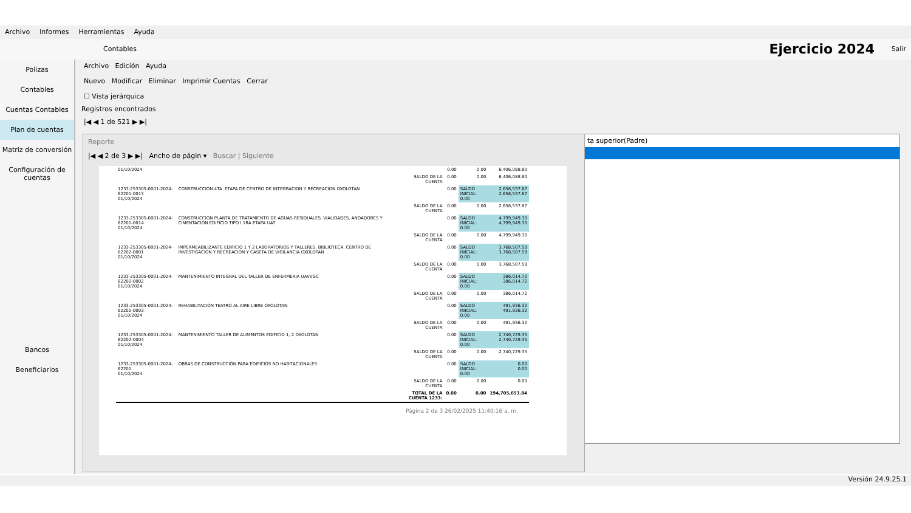Archivo Informes Herramientas Ayuda
Contables Ejercicio 2024 Salir
Polizas
Contables
Cuentas Contables
Plan de cuentas
Matriz de conversión
Configuración de cuentas
Bancos
Beneficiarios
Archivo Edición Ayuda
Nuevo Modificar Eliminar Imprimir Cuentas Cerrar
☐ Vista jerárquica
Registros encontrados
|◀ ◀ 1 de 521 ▶ ▶|
ta superior(Padre)
Reporte
|◀ ◀ 2 de 3 ▶ ▶| Ancho de págin ▾ Buscar | Siguiente
| 01/10/2024 | | | 0.00 | 0.00 | 6,406,088.80 |
| | | SALDO DE LA CUENTA | 0.00 | 0.00 | 6,406,088.80 |
| 1233-253305-0001-2024-62201-0013 01/10/2024 | CONSTRUCCION 4TA. ETAPA DE CENTRO DE INTEGRACION Y RECREACION OXOLOTAN | | 0.00 | SALDO INICIAL: 0.00 | 2,658,537.87 2,658,537.87 |
| | | SALDO DE LA CUENTA | 0.00 | 0.00 | 2,658,537.87 |
| 1233-253305-0001-2024-62201-0014 01/10/2024 | CONSTRUCCION PLANTA DE TRATAMIENTO DE AGUAS RESIDUALES, VIALIDADES, ANDADORES Y CIMENTACION EDIFICIO TIPO I 1RA ETAPA UAT | | 0.00 | SALDO INICIAL: 0.00 | 4,799,949.30 4,799,949.30 |
| | | SALDO DE LA CUENTA | 0.00 | 0.00 | 4,799,949.30 |
| 1233-253305-0001-2024-62202-0001 01/10/2024 | IMPERMEABILIZANTE EDIFICIO 1 Y 2 LABORATORIOS Y TALLERES, BIBLIOTECA, CENTRO DE INVESTIGACION Y RECREACION Y CASETA DE VIGILANCIA OXOLOTAN | | 0.00 | SALDO INICIAL: 0.00 | 3,768,507.59 3,768,507.59 |
| | | SALDO DE LA CUENTA | 0.00 | 0.00 | 3,768,507.59 |
| 1233-253305-0001-2024-62202-0002 01/10/2024 | MANTENIMIENTO INTEGRAL DEL TALLER DE ENFERMERIA UAVVGC | | 0.00 | SALDO INICIAL: 0.00 | 386,014.72 386,014.72 |
| | | SALDO DE LA CUENTA | 0.00 | 0.00 | 386,014.72 |
| 1233-253305-0001-2024-62202-0003 01/10/2024 | REHABILITACION TEATRO AL AIRE LIBRE OXOLOTAN | | 0.00 | SALDO INICIAL: 0.00 | 491,936.32 491,936.32 |
| | | SALDO DE LA CUENTA | 0.00 | 0.00 | 491,936.32 |
| 1233-253305-0001-2024-62202-0004 01/10/2024 | MANTENIMIENTO TALLER DE ALIMENTOS EDIFICIO 1, 2 OXOLOTAN | | 0.00 | SALDO INICIAL: 0.00 | 2,740,729.35 2,740,729.35 |
| | | SALDO DE LA CUENTA | 0.00 | 0.00 | 2,740,729.35 |
| 1233-253305-0001-2024-62201 01/10/2024 | OBRAS DE CONSTRUCCIÓN PARA EDIFICIOS NO HABITACIONALES | | 0.00 | SALDO INICIAL: 0.00 | 0.00 0.00 |
| | | SALDO DE LA CUENTA | 0.00 | 0.00 | 0.00 |
| | | TOTAL DE LA CUENTA 1233: | 0.00 | 0.00 | 194,705,653.84 |
Página 2 de 3 26/02/2025 11:40:16 a. m.
Versión 24.9.25.1